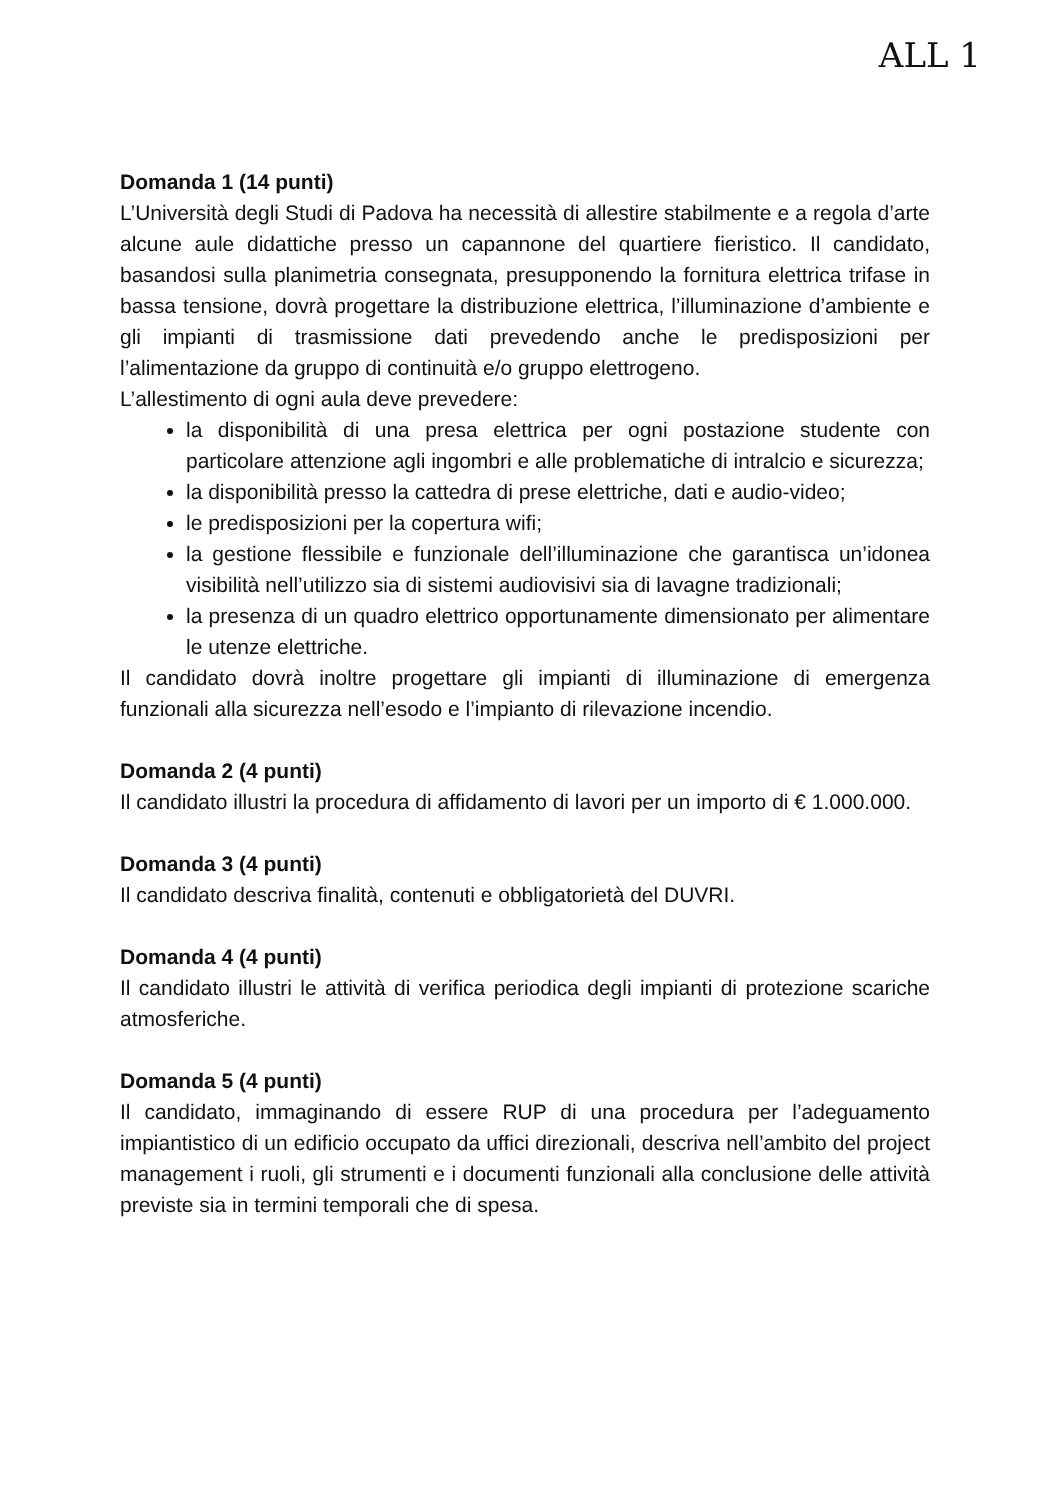ALL 1
Domanda 1 (14 punti)
L’Università degli Studi di Padova ha necessità di allestire stabilmente e a regola d’arte alcune aule didattiche presso un capannone del quartiere fieristico. Il candidato, basandosi sulla planimetria consegnata, presupponendo la fornitura elettrica trifase in bassa tensione, dovrà progettare la distribuzione elettrica, l’illuminazione d’ambiente e gli impianti di trasmissione dati prevedendo anche le predisposizioni per l’alimentazione da gruppo di continuità e/o gruppo elettrogeno.
L’allestimento di ogni aula deve prevedere:
la disponibilità di una presa elettrica per ogni postazione studente con particolare attenzione agli ingombri e alle problematiche di intralcio e sicurezza;
la disponibilità presso la cattedra di prese elettriche, dati e audio-video;
le predisposizioni per la copertura wifi;
la gestione flessibile e funzionale dell’illuminazione che garantisca un’idonea visibilità nell’utilizzo sia di sistemi audiovisivi sia di lavagne tradizionali;
la presenza di un quadro elettrico opportunamente dimensionato per alimentare le utenze elettriche.
Il candidato dovrà inoltre progettare gli impianti di illuminazione di emergenza funzionali alla sicurezza nell’esodo e l’impianto di rilevazione incendio.
Domanda 2 (4 punti)
Il candidato illustri la procedura di affidamento di lavori per un importo di € 1.000.000.
Domanda 3 (4 punti)
Il candidato descriva finalità, contenuti e obbligatorietà del DUVRI.
Domanda 4 (4 punti)
Il candidato illustri le attività di verifica periodica degli impianti di protezione scariche atmosferiche.
Domanda 5 (4 punti)
Il candidato, immaginando di essere RUP di una procedura per l’adeguamento impiantistico di un edificio occupato da uffici direzionali, descriva nell’ambito del project management i ruoli, gli strumenti e i documenti funzionali alla conclusione delle attività previste sia in termini temporali che di spesa.